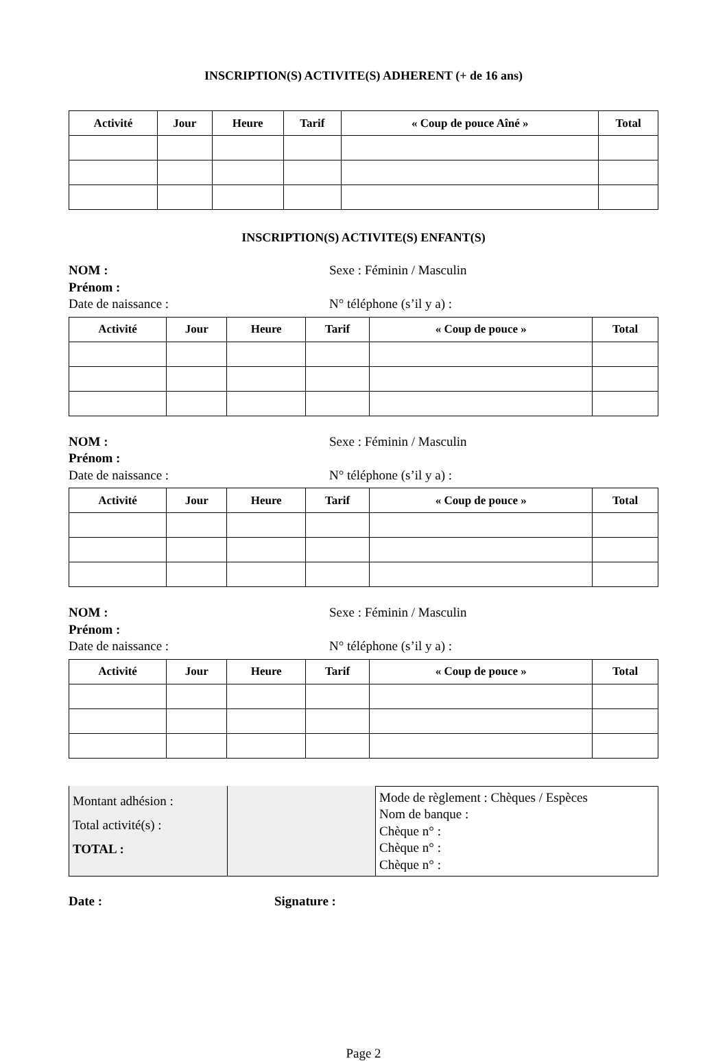INSCRIPTION(S) ACTIVITE(S) ADHERENT (+ de 16 ans)
| Activité | Jour | Heure | Tarif | « Coup de pouce Aîné » | Total |
| --- | --- | --- | --- | --- | --- |
INSCRIPTION(S) ACTIVITE(S) ENFANT(S)
NOM :
Prénom :
Date de naissance :
Sexe : Féminin / Masculin
N° téléphone (s’il y a) :
| Activité | Jour | Heure | Tarif | « Coup de pouce » | Total |
| --- | --- | --- | --- | --- | --- |
NOM :
Prénom :
Date de naissance :
Sexe : Féminin / Masculin
N° téléphone (s’il y a) :
| Activité | Jour | Heure | Tarif | « Coup de pouce » | Total |
| --- | --- | --- | --- | --- | --- |
NOM :
Prénom :
Date de naissance :
Sexe : Féminin / Masculin
N° téléphone (s’il y a) :
| Activité | Jour | Heure | Tarif | « Coup de pouce » | Total |
| --- | --- | --- | --- | --- | --- |
| Montant adhésion : Total activité(s) : TOTAL : | | Mode de règlement : Chèques / Espèces Nom de banque : Chèque n° : Chèque n° : Chèque n° : |
Date : Signature :
Page 2